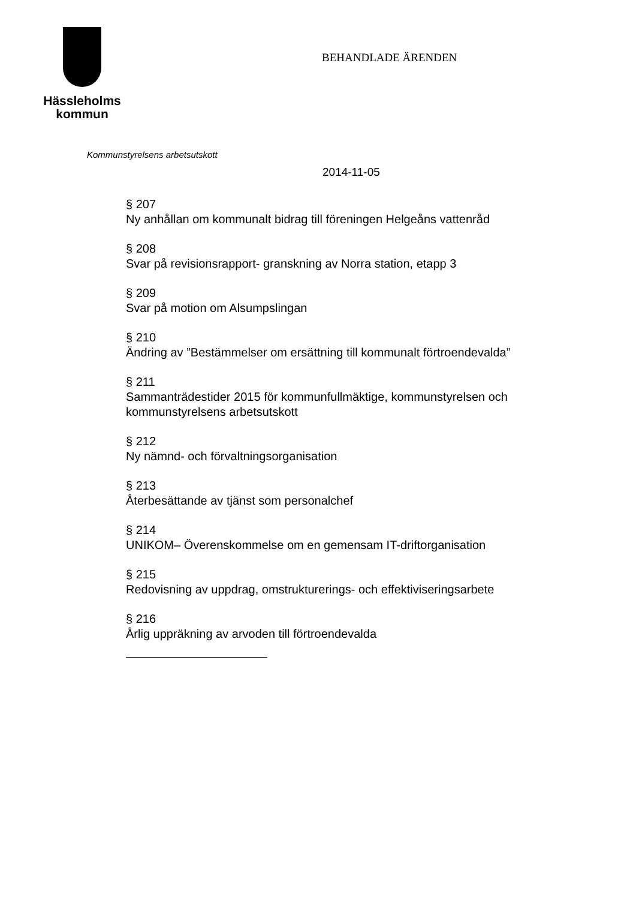Hässleholms
kommun
BEHANDLADE ÄRENDEN
Kommunstyrelsens arbetsutskott
2014-11-05
§ 207
Ny anhållan om kommunalt bidrag till föreningen Helgeåns vattenråd
§ 208
Svar på revisionsrapport- granskning av Norra station, etapp 3
§ 209
Svar på motion om Alsumpslingan
§ 210
Ändring av ”Bestämmelser om ersättning till kommunalt förtroendevalda”
§ 211
Sammanträdestider 2015 för kommunfullmäktige, kommunstyrelsen och
kommunstyrelsens arbetsutskott
§ 212
Ny nämnd- och förvaltningsorganisation
§ 213
Återbesättande av tjänst som personalchef
§ 214
UNIKOM– Överenskommelse om en gemensam IT-driftorganisation
§ 215
Redovisning av uppdrag, omstrukturerings- och effektiviseringsarbete
§ 216
Årlig uppräkning av arvoden till förtroendevalda